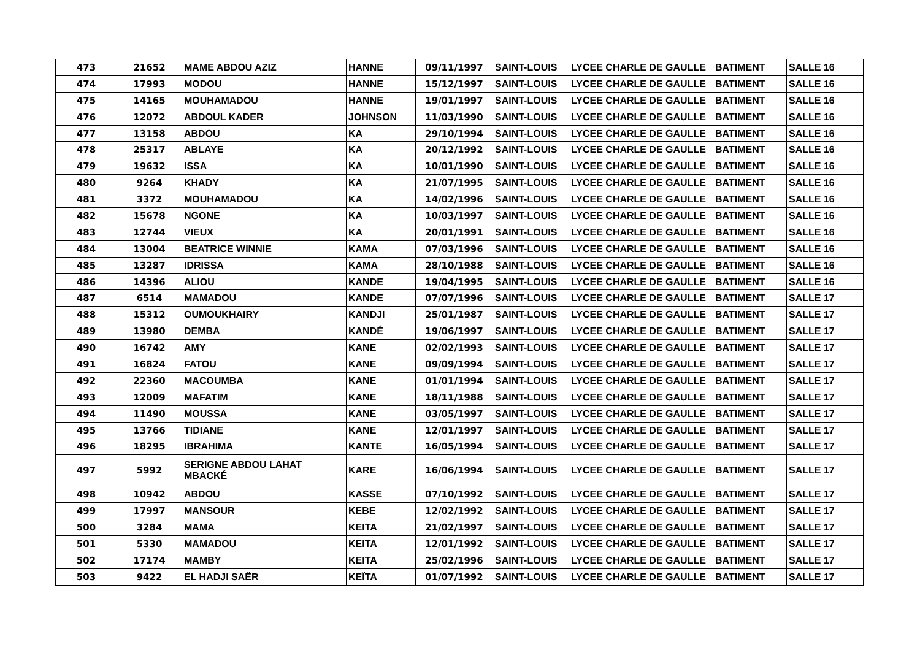| 473 | 21652 | MAME ABDOU AZIZ | HANNE | 09/11/1997 | SAINT-LOUIS | LYCEE CHARLE DE GAULLE | BATIMENT | SALLE 16 |
| 474 | 17993 | MODOU | HANNE | 15/12/1997 | SAINT-LOUIS | LYCEE CHARLE DE GAULLE | BATIMENT | SALLE 16 |
| 475 | 14165 | MOUHAMADOU | HANNE | 19/01/1997 | SAINT-LOUIS | LYCEE CHARLE DE GAULLE | BATIMENT | SALLE 16 |
| 476 | 12072 | ABDOUL KADER | JOHNSON | 11/03/1990 | SAINT-LOUIS | LYCEE CHARLE DE GAULLE | BATIMENT | SALLE 16 |
| 477 | 13158 | ABDOU | KA | 29/10/1994 | SAINT-LOUIS | LYCEE CHARLE DE GAULLE | BATIMENT | SALLE 16 |
| 478 | 25317 | ABLAYE | KA | 20/12/1992 | SAINT-LOUIS | LYCEE CHARLE DE GAULLE | BATIMENT | SALLE 16 |
| 479 | 19632 | ISSA | KA | 10/01/1990 | SAINT-LOUIS | LYCEE CHARLE DE GAULLE | BATIMENT | SALLE 16 |
| 480 | 9264 | KHADY | KA | 21/07/1995 | SAINT-LOUIS | LYCEE CHARLE DE GAULLE | BATIMENT | SALLE 16 |
| 481 | 3372 | MOUHAMADOU | KA | 14/02/1996 | SAINT-LOUIS | LYCEE CHARLE DE GAULLE | BATIMENT | SALLE 16 |
| 482 | 15678 | NGONE | KA | 10/03/1997 | SAINT-LOUIS | LYCEE CHARLE DE GAULLE | BATIMENT | SALLE 16 |
| 483 | 12744 | VIEUX | KA | 20/01/1991 | SAINT-LOUIS | LYCEE CHARLE DE GAULLE | BATIMENT | SALLE 16 |
| 484 | 13004 | BEATRICE WINNIE | KAMA | 07/03/1996 | SAINT-LOUIS | LYCEE CHARLE DE GAULLE | BATIMENT | SALLE 16 |
| 485 | 13287 | IDRISSA | KAMA | 28/10/1988 | SAINT-LOUIS | LYCEE CHARLE DE GAULLE | BATIMENT | SALLE 16 |
| 486 | 14396 | ALIOU | KANDE | 19/04/1995 | SAINT-LOUIS | LYCEE CHARLE DE GAULLE | BATIMENT | SALLE 16 |
| 487 | 6514 | MAMADOU | KANDE | 07/07/1996 | SAINT-LOUIS | LYCEE CHARLE DE GAULLE | BATIMENT | SALLE 17 |
| 488 | 15312 | OUMOUKHAIRY | KANDJI | 25/01/1987 | SAINT-LOUIS | LYCEE CHARLE DE GAULLE | BATIMENT | SALLE 17 |
| 489 | 13980 | DEMBA | KANDÉ | 19/06/1997 | SAINT-LOUIS | LYCEE CHARLE DE GAULLE | BATIMENT | SALLE 17 |
| 490 | 16742 | AMY | KANE | 02/02/1993 | SAINT-LOUIS | LYCEE CHARLE DE GAULLE | BATIMENT | SALLE 17 |
| 491 | 16824 | FATOU | KANE | 09/09/1994 | SAINT-LOUIS | LYCEE CHARLE DE GAULLE | BATIMENT | SALLE 17 |
| 492 | 22360 | MACOUMBA | KANE | 01/01/1994 | SAINT-LOUIS | LYCEE CHARLE DE GAULLE | BATIMENT | SALLE 17 |
| 493 | 12009 | MAFATIM | KANE | 18/11/1988 | SAINT-LOUIS | LYCEE CHARLE DE GAULLE | BATIMENT | SALLE 17 |
| 494 | 11490 | MOUSSA | KANE | 03/05/1997 | SAINT-LOUIS | LYCEE CHARLE DE GAULLE | BATIMENT | SALLE 17 |
| 495 | 13766 | TIDIANE | KANE | 12/01/1997 | SAINT-LOUIS | LYCEE CHARLE DE GAULLE | BATIMENT | SALLE 17 |
| 496 | 18295 | IBRAHIMA | KANTE | 16/05/1994 | SAINT-LOUIS | LYCEE CHARLE DE GAULLE | BATIMENT | SALLE 17 |
| 497 | 5992 | SERIGNE ABDOU LAHAT MBACKÉ | KARE | 16/06/1994 | SAINT-LOUIS | LYCEE CHARLE DE GAULLE | BATIMENT | SALLE 17 |
| 498 | 10942 | ABDOU | KASSE | 07/10/1992 | SAINT-LOUIS | LYCEE CHARLE DE GAULLE | BATIMENT | SALLE 17 |
| 499 | 17997 | MANSOUR | KEBE | 12/02/1992 | SAINT-LOUIS | LYCEE CHARLE DE GAULLE | BATIMENT | SALLE 17 |
| 500 | 3284 | MAMA | KEITA | 21/02/1997 | SAINT-LOUIS | LYCEE CHARLE DE GAULLE | BATIMENT | SALLE 17 |
| 501 | 5330 | MAMADOU | KEITA | 12/01/1992 | SAINT-LOUIS | LYCEE CHARLE DE GAULLE | BATIMENT | SALLE 17 |
| 502 | 17174 | MAMBY | KEITA | 25/02/1996 | SAINT-LOUIS | LYCEE CHARLE DE GAULLE | BATIMENT | SALLE 17 |
| 503 | 9422 | EL HADJI SAËR | KEÏTA | 01/07/1992 | SAINT-LOUIS | LYCEE CHARLE DE GAULLE | BATIMENT | SALLE 17 |